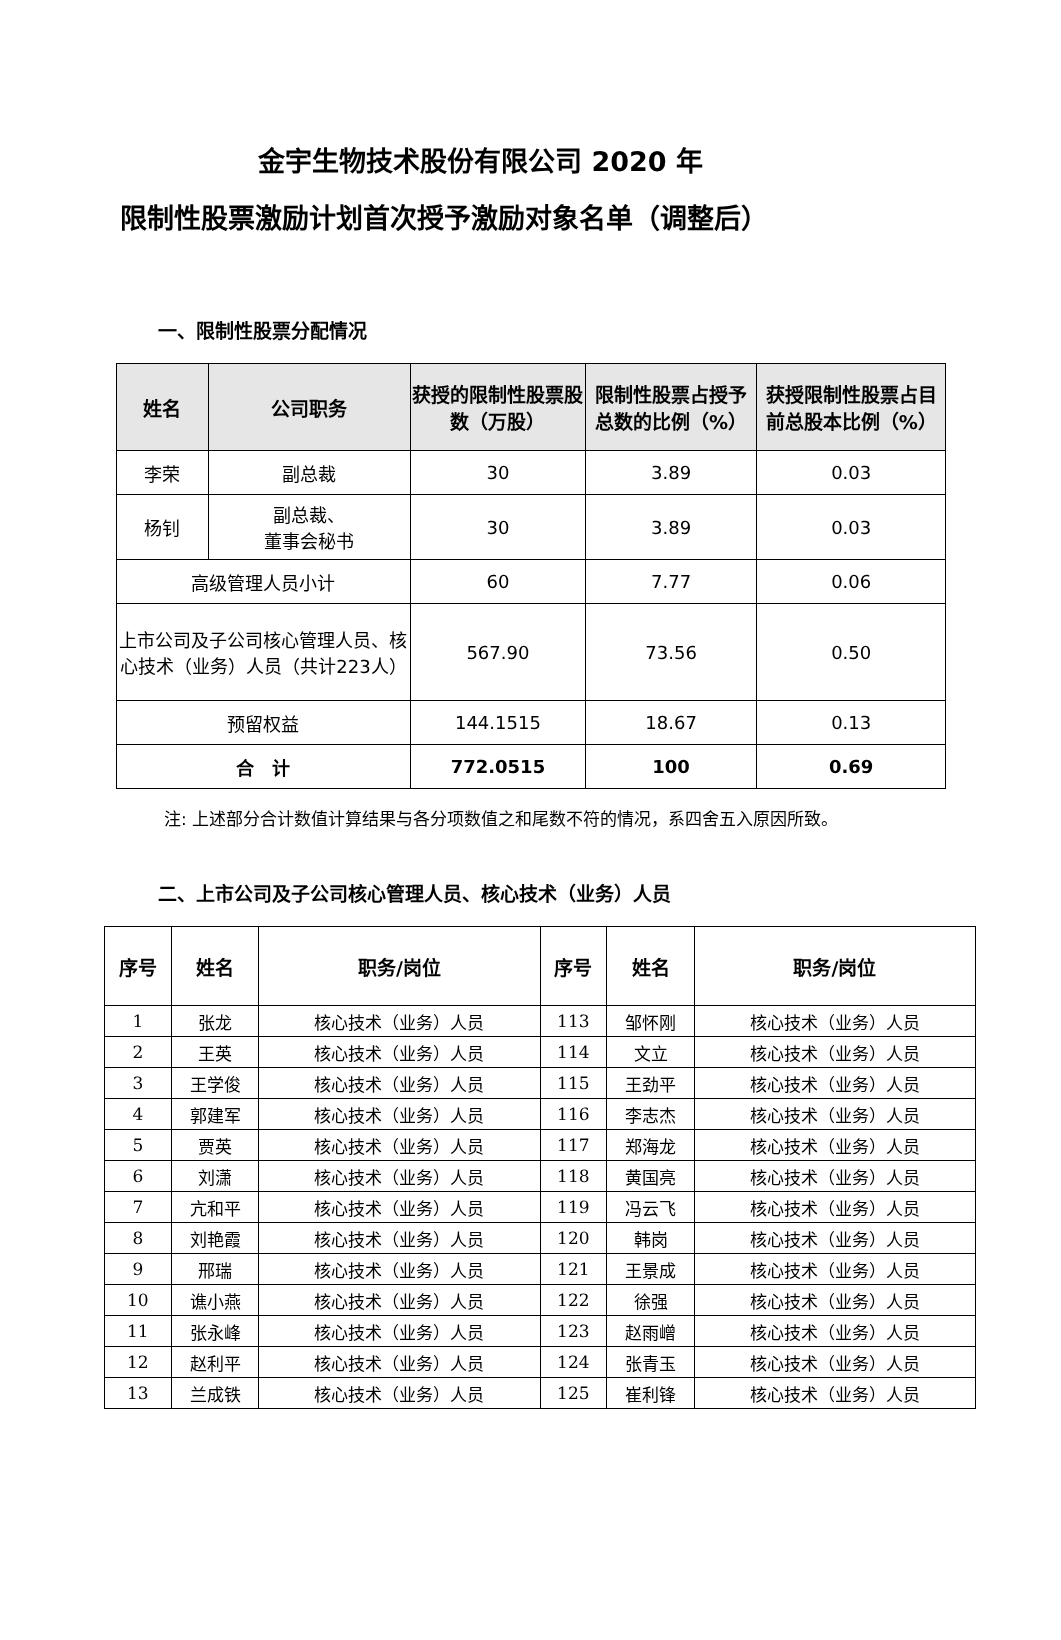金宇生物技术股份有限公司 2020 年
限制性股票激励计划首次授予激励对象名单（调整后）
一、限制性股票分配情况
| 姓名 | 公司职务 | 获授的限制性股票股数（万股） | 限制性股票占授予总数的比例（%） | 获授限制性股票占目前总股本比例（%） |
| --- | --- | --- | --- | --- |
| 李荣 | 副总裁 | 30 | 3.89 | 0.03 |
| 杨钊 | 副总裁、 董事会秘书 | 30 | 3.89 | 0.03 |
| 高级管理人员小计 | | 60 | 7.77 | 0.06 |
| 上市公司及子公司核心管理人员、核心技术（业务）人员（共计223人） | | 567.90 | 73.56 | 0.50 |
| 预留权益 | | 144.1515 | 18.67 | 0.13 |
| 合 计 | | 772.0515 | 100 | 0.69 |
注: 上述部分合计数值计算结果与各分项数值之和尾数不符的情况，系四舍五入原因所致。
二、上市公司及子公司核心管理人员、核心技术（业务）人员
| 序号 | 姓名 | 职务/岗位 | 序号 | 姓名 | 职务/岗位 |
| --- | --- | --- | --- | --- | --- |
| 1 | 张龙 | 核心技术（业务）人员 | 113 | 邹怀刚 | 核心技术（业务）人员 |
| 2 | 王英 | 核心技术（业务）人员 | 114 | 文立 | 核心技术（业务）人员 |
| 3 | 王学俊 | 核心技术（业务）人员 | 115 | 王劲平 | 核心技术（业务）人员 |
| 4 | 郭建军 | 核心技术（业务）人员 | 116 | 李志杰 | 核心技术（业务）人员 |
| 5 | 贾英 | 核心技术（业务）人员 | 117 | 郑海龙 | 核心技术（业务）人员 |
| 6 | 刘潇 | 核心技术（业务）人员 | 118 | 黄国亮 | 核心技术（业务）人员 |
| 7 | 亢和平 | 核心技术（业务）人员 | 119 | 冯云飞 | 核心技术（业务）人员 |
| 8 | 刘艳霞 | 核心技术（业务）人员 | 120 | 韩岗 | 核心技术（业务）人员 |
| 9 | 邢瑞 | 核心技术（业务）人员 | 121 | 王景成 | 核心技术（业务）人员 |
| 10 | 谯小燕 | 核心技术（业务）人员 | 122 | 徐强 | 核心技术（业务）人员 |
| 11 | 张永峰 | 核心技术（业务）人员 | 123 | 赵雨嶒 | 核心技术（业务）人员 |
| 12 | 赵利平 | 核心技术（业务）人员 | 124 | 张青玉 | 核心技术（业务）人员 |
| 13 | 兰成铁 | 核心技术（业务）人员 | 125 | 崔利锋 | 核心技术（业务）人员 |